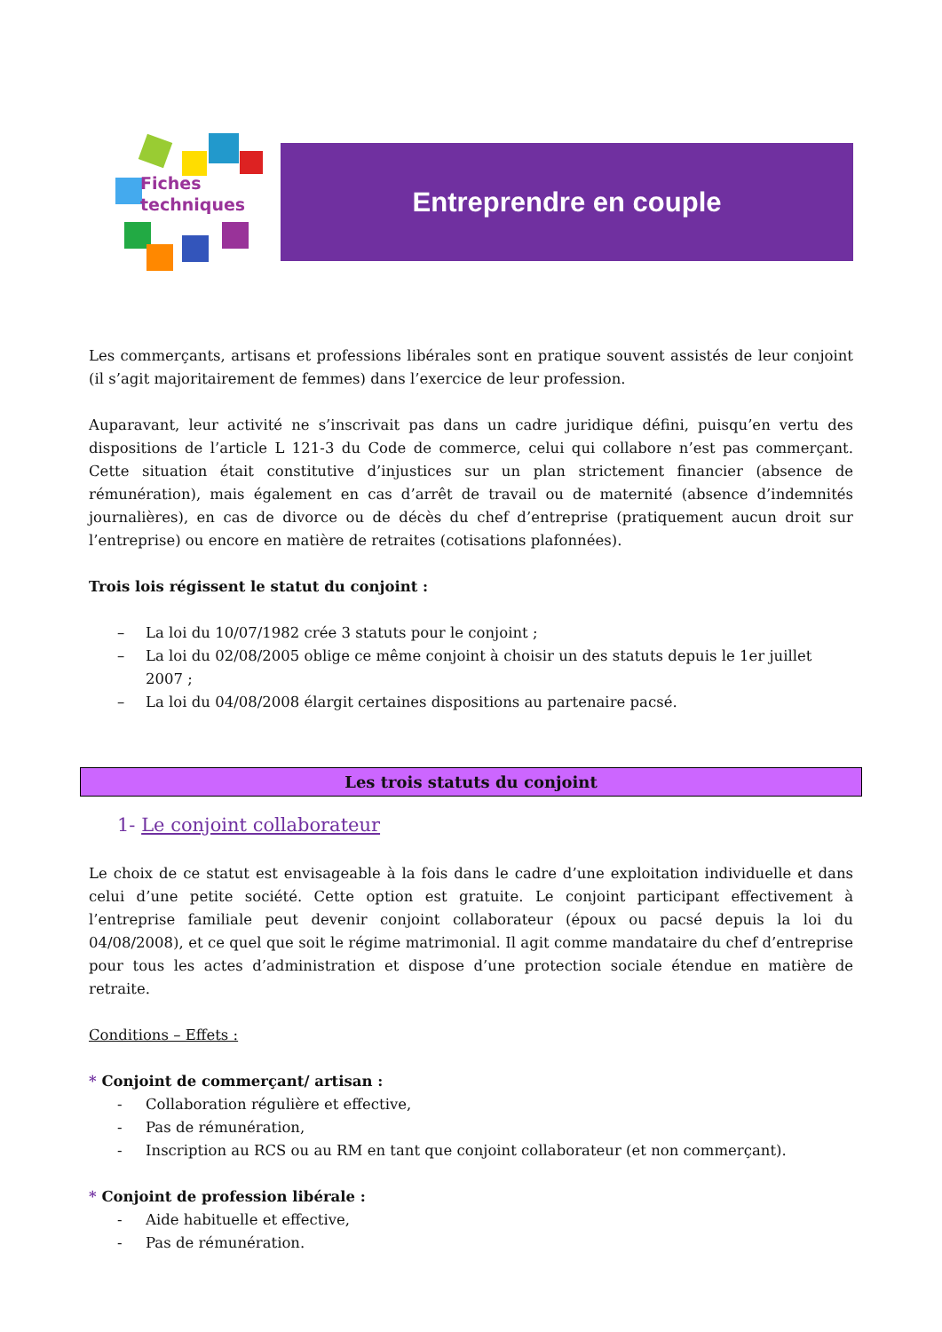Fiches
techniques
Entreprendre en couple
Les commerçants, artisans et professions libérales sont en pratique souvent assistés de leur conjoint (il s’agit majoritairement de femmes) dans l’exercice de leur profession.
Auparavant, leur activité ne s’inscrivait pas dans un cadre juridique défini, puisqu’en vertu des dispositions de l’article L 121-3 du Code de commerce, celui qui collabore n’est pas commerçant. Cette situation était constitutive d’injustices sur un plan strictement financier (absence de rémunération), mais également en cas d’arrêt de travail ou de maternité (absence d’indemnités journalières), en cas de divorce ou de décès du chef d’entreprise (pratiquement aucun droit sur l’entreprise) ou encore en matière de retraites (cotisations plafonnées).
Trois lois régissent le statut du conjoint :
– La loi du 10/07/1982 crée 3 statuts pour le conjoint ;
– La loi du 02/08/2005 oblige ce même conjoint à choisir un des statuts depuis le 1er juillet 2007 ;
– La loi du 04/08/2008 élargit certaines dispositions au partenaire pacsé.
Les trois statuts du conjoint
1- Le conjoint collaborateur
Le choix de ce statut est envisageable à la fois dans le cadre d’une exploitation individuelle et dans celui d’une petite société. Cette option est gratuite. Le conjoint participant effectivement à l’entreprise familiale peut devenir conjoint collaborateur (époux ou pacsé depuis la loi du 04/08/2008), et ce quel que soit le régime matrimonial. Il agit comme mandataire du chef d’entreprise pour tous les actes d’administration et dispose d’une protection sociale étendue en matière de retraite.
Conditions – Effets :
* Conjoint de commerçant/ artisan :
- Collaboration régulière et effective,
- Pas de rémunération,
- Inscription au RCS ou au RM en tant que conjoint collaborateur (et non commerçant).
* Conjoint de profession libérale :
- Aide habituelle et effective,
- Pas de rémunération.